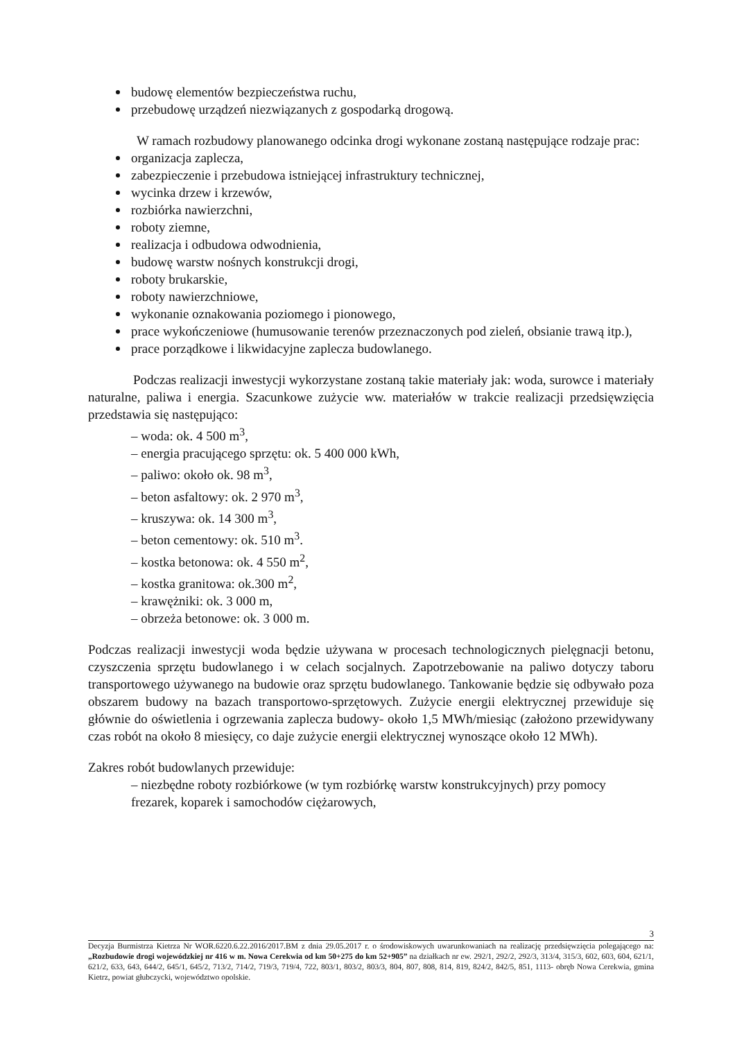budowę elementów bezpieczeństwa ruchu,
przebudowę urządzeń niezwiązanych z gospodarką drogową.
W ramach rozbudowy planowanego odcinka drogi wykonane zostaną następujące rodzaje prac:
organizacja zaplecza,
zabezpieczenie i przebudowa istniejącej infrastruktury technicznej,
wycinka drzew i krzewów,
rozbiórka nawierzchni,
roboty ziemne,
realizacja i odbudowa odwodnienia,
budowę warstw nośnych konstrukcji drogi,
roboty brukarskie,
roboty nawierzchniowe,
wykonanie oznakowania poziomego i pionowego,
prace wykończeniowe (humusowanie terenów przeznaczonych pod zieleń, obsianie trawą itp.),
prace porządkowe i likwidacyjne zaplecza budowlanego.
Podczas realizacji inwestycji wykorzystane zostaną takie materiały jak: woda, surowce i materiały naturalne, paliwa i energia. Szacunkowe zużycie ww. materiałów w trakcie realizacji przedsięwzięcia przedstawia się następująco:
– woda: ok. 4 500 m<sup>3</sup>,
– energia pracującego sprzętu: ok. 5 400 000 kWh,
– paliwo: około ok. 98 m<sup>3</sup>,
– beton asfaltowy: ok. 2 970 m<sup>3</sup>,
– kruszywa: ok. 14 300 m<sup>3</sup>,
– beton cementowy: ok. 510 m<sup>3</sup>.
– kostka betonowa: ok. 4 550 m<sup>2</sup>,
– kostka granitowa: ok.300 m<sup>2</sup>,
– krawężniki: ok. 3 000 m,
– obrzeża betonowe: ok. 3 000 m.
Podczas realizacji inwestycji woda będzie używana w procesach technologicznych pielęgnacji betonu, czyszczenia sprzętu budowlanego i w celach socjalnych. Zapotrzebowanie na paliwo dotyczy taboru transportowego używanego na budowie oraz sprzętu budowlanego. Tankowanie będzie się odbywało poza obszarem budowy na bazach transportowo-sprzętowych. Zużycie energii elektrycznej przewiduje się głównie do oświetlenia i ogrzewania zaplecza budowy- około 1,5 MWh/miesiąc (założono przewidywany czas robót na około 8 miesięcy, co daje zużycie energii elektrycznej wynoszące około 12 MWh).
Zakres robót budowlanych przewiduje:
– niezbędne roboty rozbiórkowe (w tym rozbiórkę warstw konstrukcyjnych) przy pomocy frezarek, koparek i samochodów ciężarowych,
3
Decyzja Burmistrza Kietrza Nr WOR.6220.6.22.2016/2017.BM z dnia 29.05.2017 r. o środowiskowych uwarunkowaniach na realizację przedsięwzięcia polegającego na: „Rozbudowie drogi wojewódzkiej nr 416 w m. Nowa Cerekwia od km 50+275 do km 52+905” na działkach nr ew. 292/1, 292/2, 292/3, 313/4, 315/3, 602, 603, 604, 621/1, 621/2, 633, 643, 644/2, 645/1, 645/2, 713/2, 714/2, 719/3, 719/4, 722, 803/1, 803/2, 803/3, 804, 807, 808, 814, 819, 824/2, 842/5, 851, 1113- obręb Nowa Cerekwia, gmina Kietrz, powiat głubczycki, województwo opolskie.